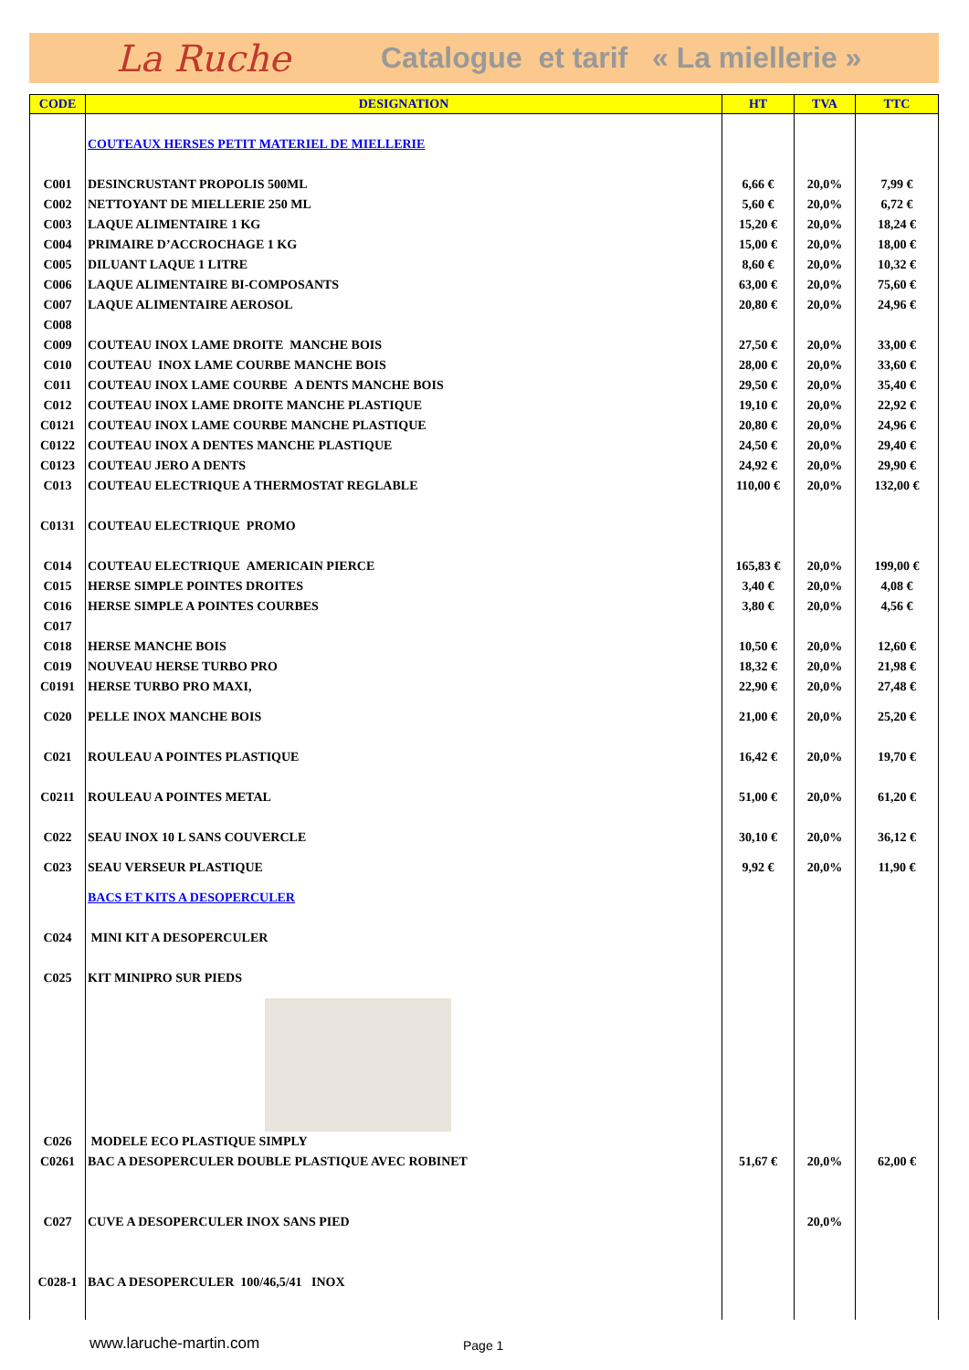La Ruche Catalogue et tarif « La miellerie »
| CODE | DESIGNATION | HT | TVA | TTC |
| --- | --- | --- | --- | --- |
| | COUTEAUX HERSES PETIT MATERIEL DE MIELLERIE | | | |
| C001 | DESINCRUSTANT PROPOLIS 500ML | 6,66 € | 20,0% | 7,99 € |
| C002 | NETTOYANT DE MIELLERIE 250 ML | 5,60 € | 20,0% | 6,72 € |
| C003 | LAQUE ALIMENTAIRE 1 KG | 15,20 € | 20,0% | 18,24 € |
| C004 | PRIMAIRE D’ACCROCHAGE 1 KG | 15,00 € | 20,0% | 18,00 € |
| C005 | DILUANT LAQUE 1 LITRE | 8,60 € | 20,0% | 10,32 € |
| C006 | LAQUE ALIMENTAIRE BI-COMPOSANTS | 63,00 € | 20,0% | 75,60 € |
| C007 | LAQUE ALIMENTAIRE AEROSOL | 20,80 € | 20,0% | 24,96 € |
| C008 | | | | |
| C009 | COUTEAU INOX LAME DROITE MANCHE BOIS | 27,50 € | 20,0% | 33,00 € |
| C010 | COUTEAU INOX LAME COURBE MANCHE BOIS | 28,00 € | 20,0% | 33,60 € |
| C011 | COUTEAU INOX LAME COURBE A DENTS MANCHE BOIS | 29,50 € | 20,0% | 35,40 € |
| C012 | COUTEAU INOX LAME DROITE MANCHE PLASTIQUE | 19,10 € | 20,0% | 22,92 € |
| C0121 | COUTEAU INOX LAME COURBE MANCHE PLASTIQUE | 20,80 € | 20,0% | 24,96 € |
| C0122 | COUTEAU INOX A DENTES MANCHE PLASTIQUE | 24,50 € | 20,0% | 29,40 € |
| C0123 | COUTEAU JERO A DENTS | 24,92 € | 20,0% | 29,90 € |
| C013 | COUTEAU ELECTRIQUE A THERMOSTAT REGLABLE | 110,00 € | 20,0% | 132,00 € |
| C0131 | COUTEAU ELECTRIQUE PROMO | | | |
| C014 | COUTEAU ELECTRIQUE AMERICAIN PIERCE | 165,83 € | 20,0% | 199,00 € |
| C015 | HERSE SIMPLE POINTES DROITES | 3,40 € | 20,0% | 4,08 € |
| C016 | HERSE SIMPLE A POINTES COURBES | 3,80 € | 20,0% | 4,56 € |
| C017 | | | | |
| C018 | HERSE MANCHE BOIS | 10,50 € | 20,0% | 12,60 € |
| C019 | NOUVEAU HERSE TURBO PRO | 18,32 € | 20,0% | 21,98 € |
| C0191 | HERSE TURBO PRO MAXI, | 22,90 € | 20,0% | 27,48 € |
| C020 | PELLE INOX MANCHE BOIS | 21,00 € | 20,0% | 25,20 € |
| C021 | ROULEAU A POINTES PLASTIQUE | 16,42 € | 20,0% | 19,70 € |
| C0211 | ROULEAU A POINTES METAL | 51,00 € | 20,0% | 61,20 € |
| C022 | SEAU INOX 10 L SANS COUVERCLE | 30,10 € | 20,0% | 36,12 € |
| C023 | SEAU VERSEUR PLASTIQUE | 9,92 € | 20,0% | 11,90 € |
| | BACS ET KITS A DESOPERCULER | | | |
| C024 | MINI KIT A DESOPERCULER | | | |
| C025 | KIT MINIPRO SUR PIEDS | | | |
| C026 | MODELE ECO PLASTIQUE SIMPLY | | | |
| C0261 | BAC A DESOPERCULER DOUBLE PLASTIQUE AVEC ROBINET | 51,67 € | 20,0% | 62,00 € |
| C027 | CUVE A DESOPERCULER INOX SANS PIED | | 20,0% | |
| C028-1 | BAC A DESOPERCULER 100/46,5/41 INOX | | | |
www.laruche-martin.com Page 1